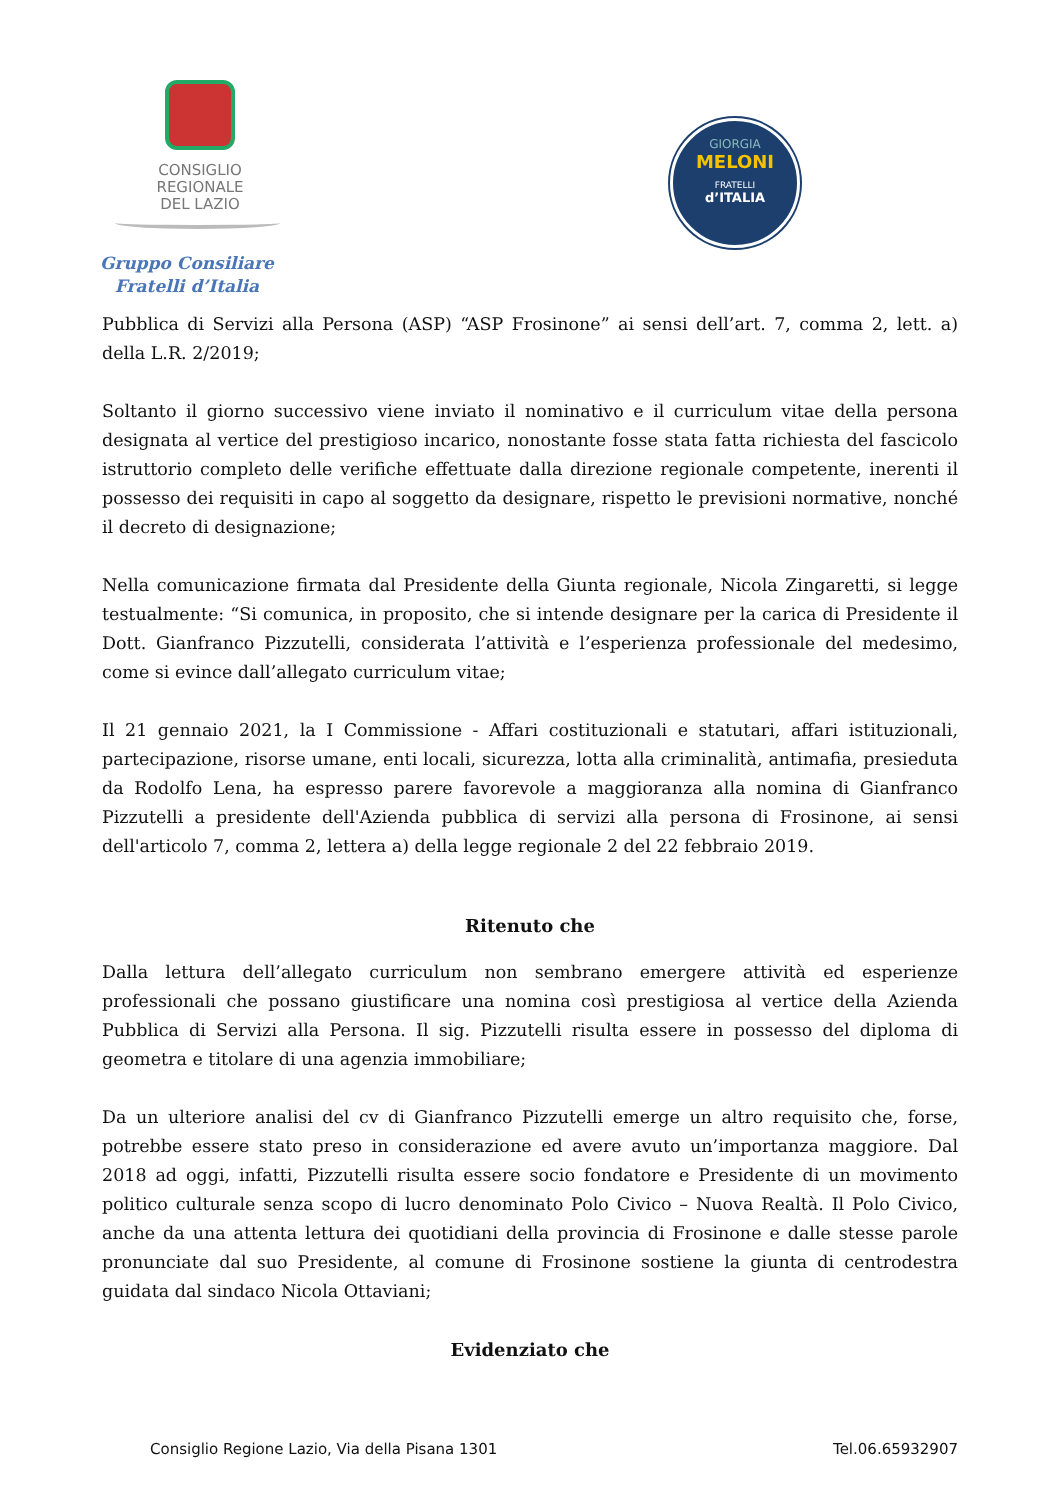CONSIGLIO
REGIONALE
DEL LAZIO
Gruppo Consiliare
Fratelli d’Italia
GIORGIA
MELONI
FRATELLI
d’ITALIA
Pubblica di Servizi alla Persona (ASP) “ASP Frosinone” ai sensi dell’art. 7, comma 2, lett. a) della L.R. 2/2019;
Soltanto il giorno successivo viene inviato il nominativo e il curriculum vitae della persona designata al vertice del prestigioso incarico, nonostante fosse stata fatta richiesta del fascicolo istruttorio completo delle verifiche effettuate dalla direzione regionale competente, inerenti il possesso dei requisiti in capo al soggetto da designare, rispetto le previsioni normative, nonché il decreto di designazione;
Nella comunicazione firmata dal Presidente della Giunta regionale, Nicola Zingaretti, si legge testualmente: “Si comunica, in proposito, che si intende designare per la carica di Presidente il Dott. Gianfranco Pizzutelli, considerata l’attività e l’esperienza professionale del medesimo, come si evince dall’allegato curriculum vitae;
Il 21 gennaio 2021, la I Commissione - Affari costituzionali e statutari, affari istituzionali, partecipazione, risorse umane, enti locali, sicurezza, lotta alla criminalità, antimafia, presieduta da Rodolfo Lena, ha espresso parere favorevole a maggioranza alla nomina di Gianfranco Pizzutelli a presidente dell'Azienda pubblica di servizi alla persona di Frosinone, ai sensi dell'articolo 7, comma 2, lettera a) della legge regionale 2 del 22 febbraio 2019.
Ritenuto che
Dalla lettura dell’allegato curriculum non sembrano emergere attività ed esperienze professionali che possano giustificare una nomina così prestigiosa al vertice della Azienda Pubblica di Servizi alla Persona. Il sig. Pizzutelli risulta essere in possesso del diploma di geometra e titolare di una agenzia immobiliare;
Da un ulteriore analisi del cv di Gianfranco Pizzutelli emerge un altro requisito che, forse, potrebbe essere stato preso in considerazione ed avere avuto un’importanza maggiore. Dal 2018 ad oggi, infatti, Pizzutelli risulta essere socio fondatore e Presidente di un movimento politico culturale senza scopo di lucro denominato Polo Civico – Nuova Realtà. Il Polo Civico, anche da una attenta lettura dei quotidiani della provincia di Frosinone e dalle stesse parole pronunciate dal suo Presidente, al comune di Frosinone sostiene la giunta di centrodestra guidata dal sindaco Nicola Ottaviani;
Evidenziato che
Consiglio Regione Lazio, Via della Pisana 1301 Tel.06.65932907